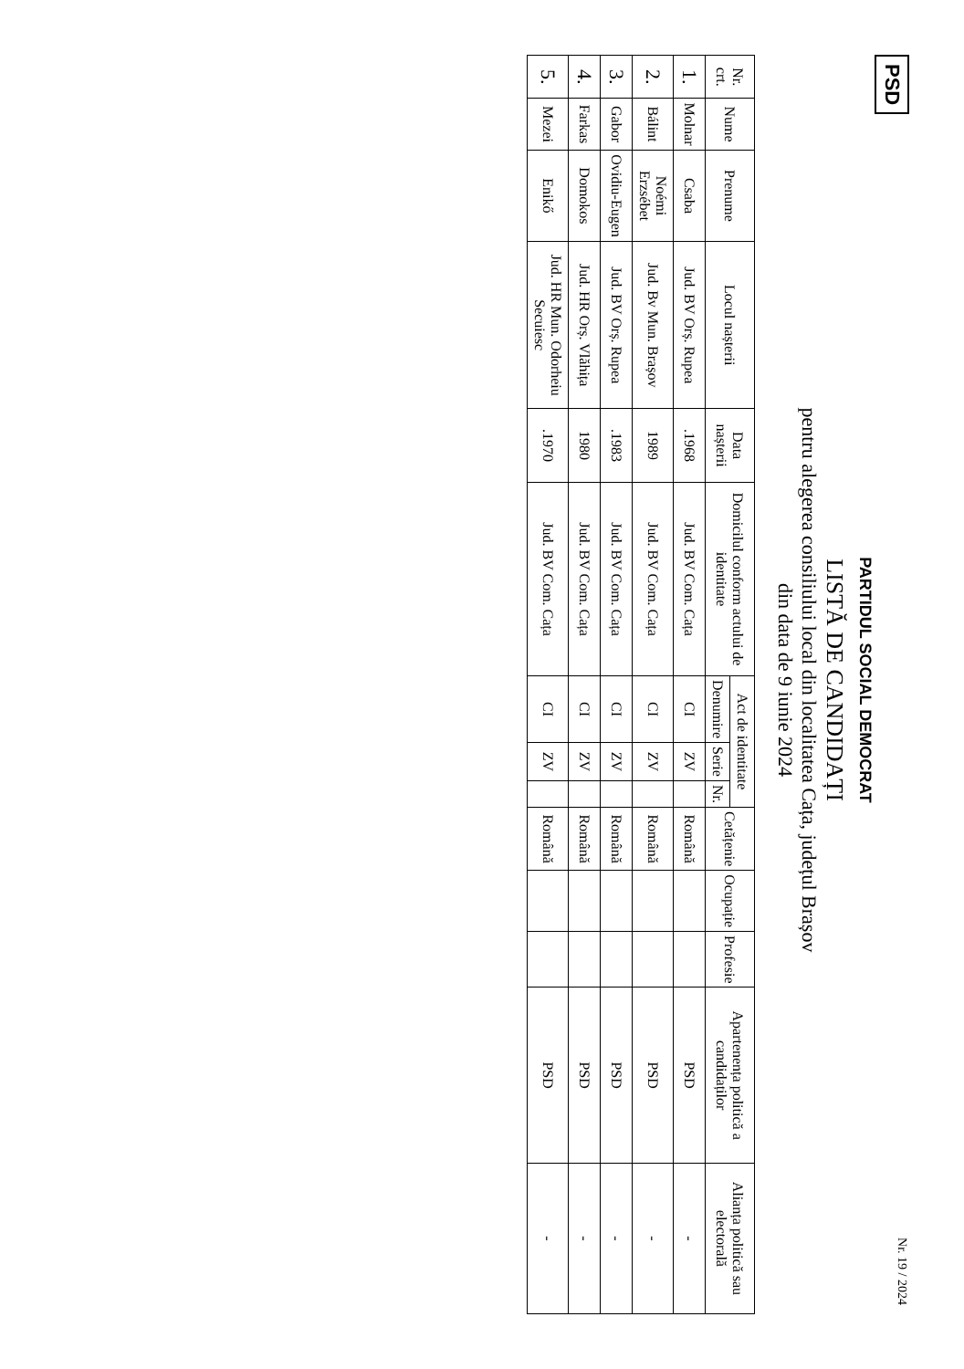PSD
Nr. 19 / 2024
PARTIDUL SOCIAL DEMOCRAT
LISTĂ DE CANDIDAȚI
pentru alegerea consiliului local din localitatea Cața, județul Brașov
din data de 9 iunie 2024
| Nr. crt. | Nume | Prenume | Locul nașterii | Data nașterii | Domicilul conform actului de identitate | Act de identitate | | | Cetățenie | Ocupație | Profesie | Apartenența politică a candidaților | Alianța politică sau electorală |
| --- | --- | --- | --- | --- | --- | --- | --- | --- | --- | --- | --- | --- | --- |
| | | | | | | Denumire | Serie | Nr. | | | | | |
| 1. | Molnar | Csaba | Jud. BV Orș. Rupea | .1968 | Jud. BV Com. Cața | CI | ZV | | Română | | | PSD | - |
| 2. | Bálint | Noémi Erzsébet | Jud. Bv Mun. Brașov | 1989 | Jud. BV Com. Cața | CI | ZV | | Română | | | PSD | - |
| 3. | Gabor | Ovidiu-Eugen | Jud. BV Orș. Rupea | .1983 | Jud. BV Com. Cața | CI | ZV | | Română | | | PSD | - |
| 4. | Farkas | Domokos | Jud. HR Orș. Vlăhița | 1980 | Jud. BV Com. Cața | CI | ZV | | Română | | | PSD | - |
| 5. | Mezei | Enikő | Jud. HR Mun. Odorheiu Secuiesc | .1970 | Jud. BV Com. Cața | CI | ZV | | Română | | | PSD | - |